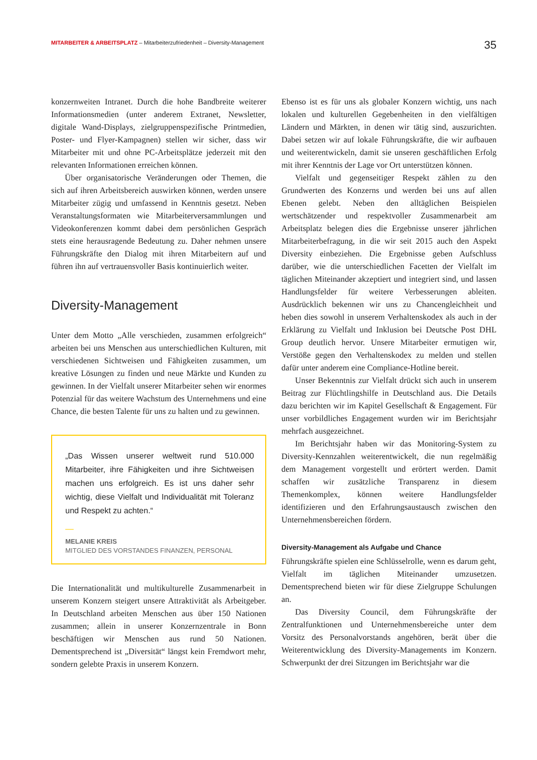MITARBEITER & ARBEITSPLATZ – Mitarbeiterzufriedenheit – Diversity-Management
35
konzernweiten Intranet. Durch die hohe Bandbreite weiterer Informationsmedien (unter anderem Extranet, Newsletter, digitale Wand-Displays, zielgruppenspezifische Printmedien, Poster- und Flyer-Kampagnen) stellen wir sicher, dass wir Mitarbeiter mit und ohne PC-Arbeitsplätze jederzeit mit den relevanten Informationen erreichen können.
Über organisatorische Veränderungen oder Themen, die sich auf ihren Arbeitsbereich auswirken können, werden unsere Mitarbeiter zügig und umfassend in Kenntnis gesetzt. Neben Veranstaltungsformaten wie Mitarbeiterversammlungen und Videokonferenzen kommt dabei dem persönlichen Gespräch stets eine herausragende Bedeutung zu. Daher nehmen unsere Führungskräfte den Dialog mit ihren Mitarbeitern auf und führen ihn auf vertrauensvoller Basis kontinuierlich weiter.
Diversity-Management
Unter dem Motto „Alle verschieden, zusammen erfolgreich“ arbeiten bei uns Menschen aus unterschiedlichen Kulturen, mit verschiedenen Sichtweisen und Fähigkeiten zusammen, um kreative Lösungen zu finden und neue Märkte und Kunden zu gewinnen. In der Vielfalt unserer Mitarbeiter sehen wir enormes Potenzial für das weitere Wachstum des Unternehmens und eine Chance, die besten Talente für uns zu halten und zu gewinnen.
„Das Wissen unserer weltweit rund 510.000 Mitarbeiter, ihre Fähigkeiten und ihre Sichtweisen machen uns erfolgreich. Es ist uns daher sehr wichtig, diese Vielfalt und Individualität mit Toleranz und Respekt zu achten.“
—
MELANIE KREIS
MITGLIED DES VORSTANDES FINANZEN, PERSONAL
Die Internationalität und multikulturelle Zusammenarbeit in unserem Konzern steigert unsere Attraktivität als Arbeitgeber. In Deutschland arbeiten Menschen aus über 150 Nationen zusammen; allein in unserer Konzernzentrale in Bonn beschäftigen wir Menschen aus rund 50 Nationen. Dementsprechend ist „Diversität“ längst kein Fremdwort mehr, sondern gelebte Praxis in unserem Konzern.
Ebenso ist es für uns als globaler Konzern wichtig, uns nach lokalen und kulturellen Gegebenheiten in den vielfältigen Ländern und Märkten, in denen wir tätig sind, auszurichten. Dabei setzen wir auf lokale Führungskräfte, die wir aufbauen und weiterentwickeln, damit sie unseren geschäftlichen Erfolg mit ihrer Kenntnis der Lage vor Ort unterstützen können.
Vielfalt und gegenseitiger Respekt zählen zu den Grundwerten des Konzerns und werden bei uns auf allen Ebenen gelebt. Neben den alltäglichen Beispielen wertschätzender und respektvoller Zusammenarbeit am Arbeitsplatz belegen dies die Ergebnisse unserer jährlichen Mitarbeiterbefragung, in die wir seit 2015 auch den Aspekt Diversity einbeziehen. Die Ergebnisse geben Aufschluss darüber, wie die unterschiedlichen Facetten der Vielfalt im täglichen Miteinander akzeptiert und integriert sind, und lassen Handlungsfelder für weitere Verbesserungen ableiten. Ausdrücklich bekennen wir uns zu Chancengleichheit und heben dies sowohl in unserem Verhaltenskodex als auch in der Erklärung zu Vielfalt und Inklusion bei Deutsche Post DHL Group deutlich hervor. Unsere Mitarbeiter ermutigen wir, Verstöße gegen den Verhaltenskodex zu melden und stellen dafür unter anderem eine Compliance-Hotline bereit.
Unser Bekenntnis zur Vielfalt drückt sich auch in unserem Beitrag zur Flüchtlingshilfe in Deutschland aus. Die Details dazu berichten wir im Kapitel Gesellschaft & Engagement. Für unser vorbildliches Engagement wurden wir im Berichtsjahr mehrfach ausgezeichnet.
Im Berichtsjahr haben wir das Monitoring-System zu Diversity-Kennzahlen weiterentwickelt, die nun regelmäßig dem Management vorgestellt und erörtert werden. Damit schaffen wir zusätzliche Transparenz in diesem Themenkomplex, können weitere Handlungsfelder identifizieren und den Erfahrungsaustausch zwischen den Unternehmensbereichen fördern.
Diversity-Management als Aufgabe und Chance
Führungskräfte spielen eine Schlüsselrolle, wenn es darum geht, Vielfalt im täglichen Miteinander umzusetzen. Dementsprechend bieten wir für diese Zielgruppe Schulungen an.
Das Diversity Council, dem Führungskräfte der Zentralfunktionen und Unternehmensbereiche unter dem Vorsitz des Personalvorstands angehören, berät über die Weiterentwicklung des Diversity-Managements im Konzern. Schwerpunkt der drei Sitzungen im Berichtsjahr war die